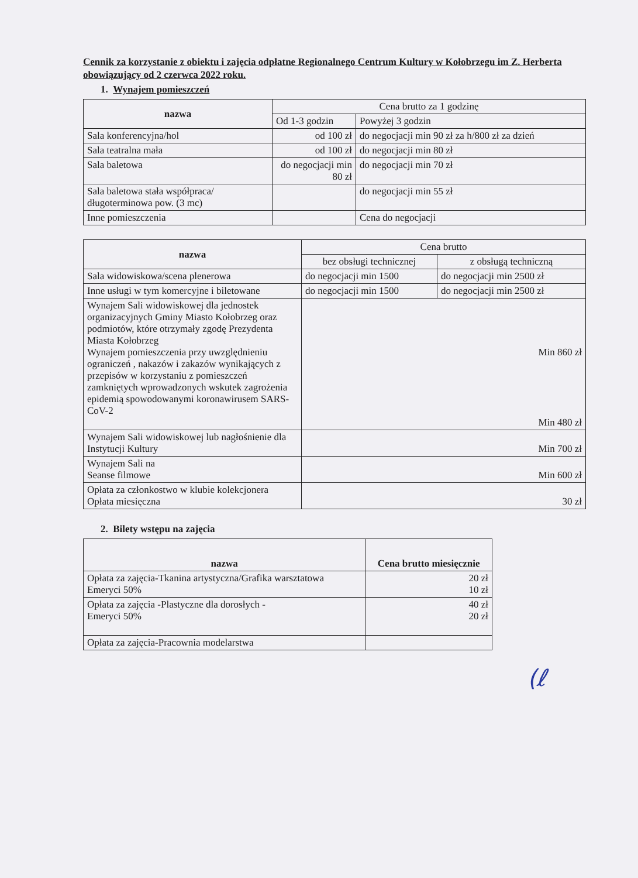Cennik za korzystanie z obiektu i zajęcia odpłatne Regionalnego Centrum Kultury w Kołobrzegu im Z. Herberta obowiązujący od 2 czerwca 2022 roku.
1. Wynajem pomieszczeń
| nazwa | Cena brutto za 1 godzinę | |
| --- | --- | --- |
| | Od 1-3 godzin | Powyżej 3 godzin |
| Sala konferencyjna/hol | od 100 zł | do negocjacji min 90 zł za h/800 zł za dzień |
| Sala teatralna mała | od 100 zł | do negocjacji min 80 zł |
| Sala baletowa | do negocjacji min 80 zł | do negocjacji min 70 zł |
| Sala baletowa stała współpraca/ długoterminowa pow. (3 mc) | | do negocjacji min 55 zł |
| Inne pomieszczenia | | Cena do negocjacji |
| nazwa | Cena brutto | |
| --- | --- | --- |
| | bez obsługi technicznej | z obsługą techniczną |
| Sala widowiskowa/scena plenerowa | do negocjacji min 1500 | do negocjacji min 2500 zł |
| Inne usługi w tym komercyjne i biletowane | do negocjacji min 1500 | do negocjacji min 2500 zł |
| Wynajem Sali widowiskowej dla jednostek organizacyjnych Gminy Miasto Kołobrzeg oraz podmiotów, które otrzymały zgodę Prezydenta Miasta Kołobrzeg Wynajem pomieszczenia przy uwzględnieniu ograniczeń , nakazów i zakazów wynikających z przepisów w korzystaniu z pomieszczeń zamkniętych wprowadzonych wskutek zagrożenia epidemią spowodowanymi koronawirusem SARS-CoV-2 | Min 860 zł Min 480 zł | |
| Wynajem Sali widowiskowej lub nagłośnienie dla Instytucji Kultury | Min 700 zł | |
| Wynajem Sali na Seanse filmowe | Min 600 zł | |
| Opłata za członkostwo w klubie kolekcjonera Opłata miesięczna | 30 zł | |
2. Bilety wstępu na zajęcia
| nazwa | Cena brutto miesięcznie |
| --- | --- |
| Opłata za zajęcia-Tkanina artystyczna/Grafika warsztatowa Emeryci 50% | 20 zł 10 zł |
| Opłata za zajęcia -Plastyczne dla dorosłych - Emeryci 50% | 40 zł 20 zł |
| Opłata za zajęcia-Pracownia modelarstwa | |
(ℓ